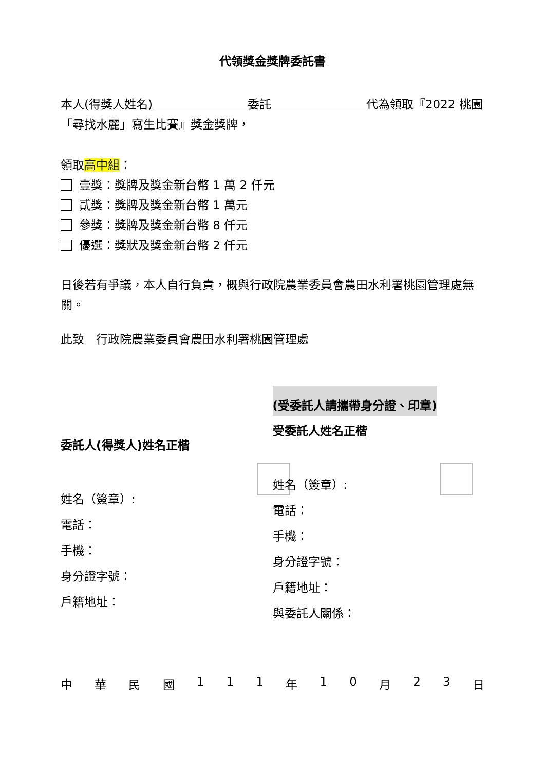代領獎金獎牌委託書
本人(得獎人姓名) 委託 代為領取『2022 桃園「尋找水麗」寫生比賽』獎金獎牌，
領取高中組：
壹獎：獎牌及獎金新台幣 1 萬 2 仟元
貳獎：獎牌及獎金新台幣 1 萬元
參獎：獎牌及獎金新台幣 8 仟元
優選：獎狀及獎金新台幣 2 仟元
日後若有爭議，本人自行負責，概與行政院農業委員會農田水利署桃園管理處無關。
此致　行政院農業委員會農田水利署桃園管理處
委託人(得獎人)姓名正楷
姓名（簽章）:
電話：
手機：
身分證字號：
戶籍地址：
(受委託人請攜帶身分證、印章)
受委託人姓名正楷
姓名（簽章）:
電話：
手機：
身分證字號：
戶籍地址：
與委託人關係：
中華民國 111 年 10 月 23 日